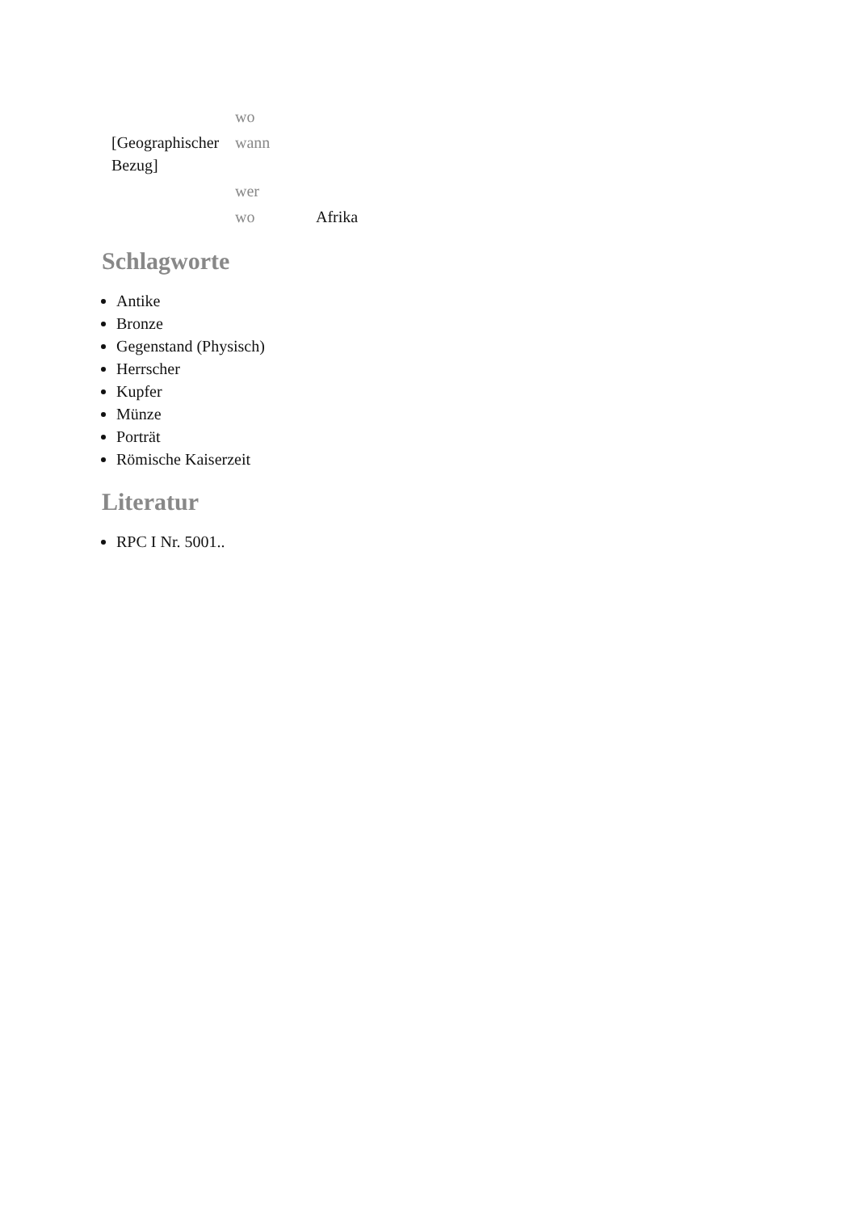| | wo | |
| [Geographischer Bezug] | wann | |
| | wer | |
| | wo | Afrika |
Schlagworte
Antike
Bronze
Gegenstand (Physisch)
Herrscher
Kupfer
Münze
Porträt
Römische Kaiserzeit
Literatur
RPC I Nr. 5001..